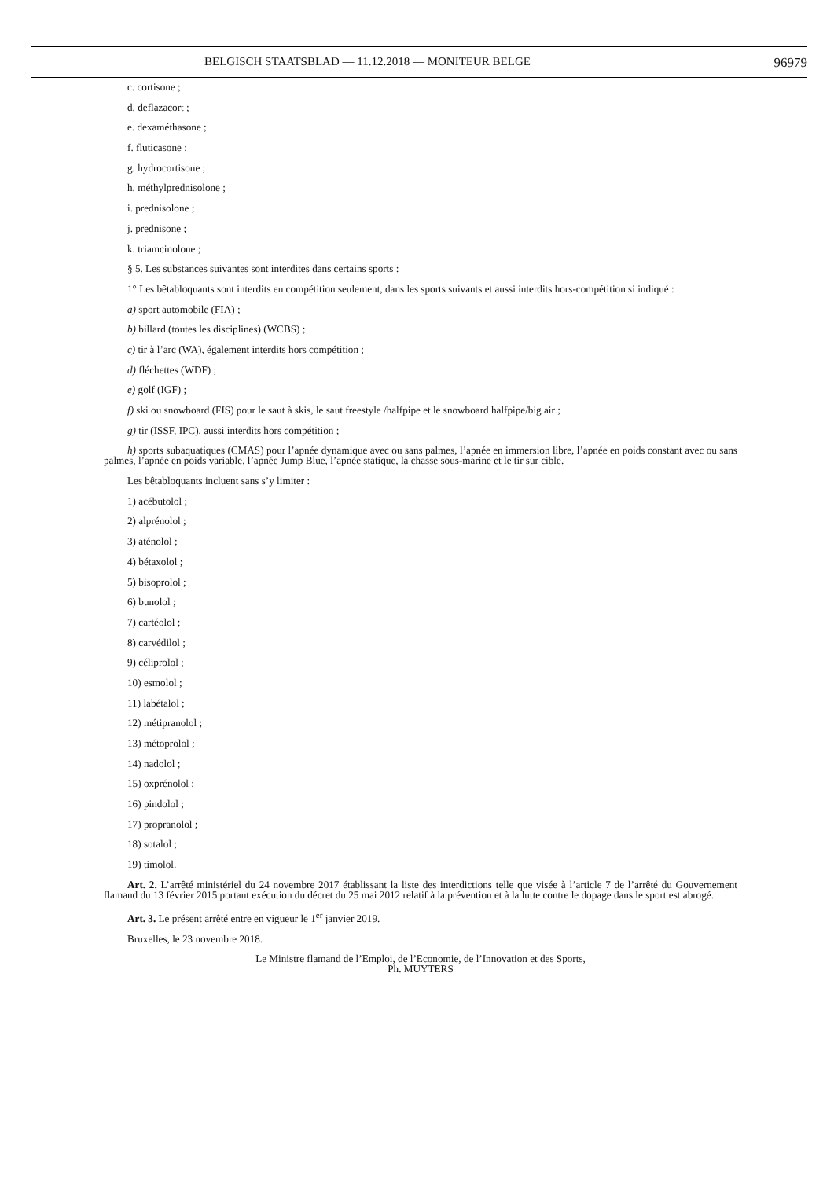BELGISCH STAATSBLAD — 11.12.2018 — MONITEUR BELGE 96979
c. cortisone ;
d. deflazacort ;
e. dexaméthasone ;
f. fluticasone ;
g. hydrocortisone ;
h. méthylprednisolone ;
i. prednisolone ;
j. prednisone ;
k. triamcinolone ;
§ 5. Les substances suivantes sont interdites dans certains sports :
1° Les bêtabloquants sont interdits en compétition seulement, dans les sports suivants et aussi interdits hors-compétition si indiqué :
a) sport automobile (FIA) ;
b) billard (toutes les disciplines) (WCBS) ;
c) tir à l’arc (WA), également interdits hors compétition ;
d) fléchettes (WDF) ;
e) golf (IGF) ;
f) ski ou snowboard (FIS) pour le saut à skis, le saut freestyle /halfpipe et le snowboard halfpipe/big air ;
g) tir (ISSF, IPC), aussi interdits hors compétition ;
h) sports subaquatiques (CMAS) pour l’apnée dynamique avec ou sans palmes, l’apnée en immersion libre, l’apnée en poids constant avec ou sans palmes, l’apnée en poids variable, l’apnée Jump Blue, l’apnée statique, la chasse sous-marine et le tir sur cible.
Les bêtabloquants incluent sans s’y limiter :
1) acébutolol ;
2) alprénolol ;
3) aténolol ;
4) bétaxolol ;
5) bisoprolol ;
6) bunolol ;
7) cartéolol ;
8) carvédilol ;
9) céliprolol ;
10) esmolol ;
11) labétalol ;
12) métipranolol ;
13) métoprolol ;
14) nadolol ;
15) oxprénolol ;
16) pindolol ;
17) propranolol ;
18) sotalol ;
19) timolol.
Art. 2. L’arrêté ministériel du 24 novembre 2017 établissant la liste des interdictions telle que visée à l’article 7 de l’arrêté du Gouvernement flamand du 13 février 2015 portant exécution du décret du 25 mai 2012 relatif à la prévention et à la lutte contre le dopage dans le sport est abrogé.
Art. 3. Le présent arrêté entre en vigueur le 1<sup>er</sup> janvier 2019.
Bruxelles, le 23 novembre 2018.
Le Ministre flamand de l’Emploi, de l’Economie, de l’Innovation et des Sports,
Ph. MUYTERS